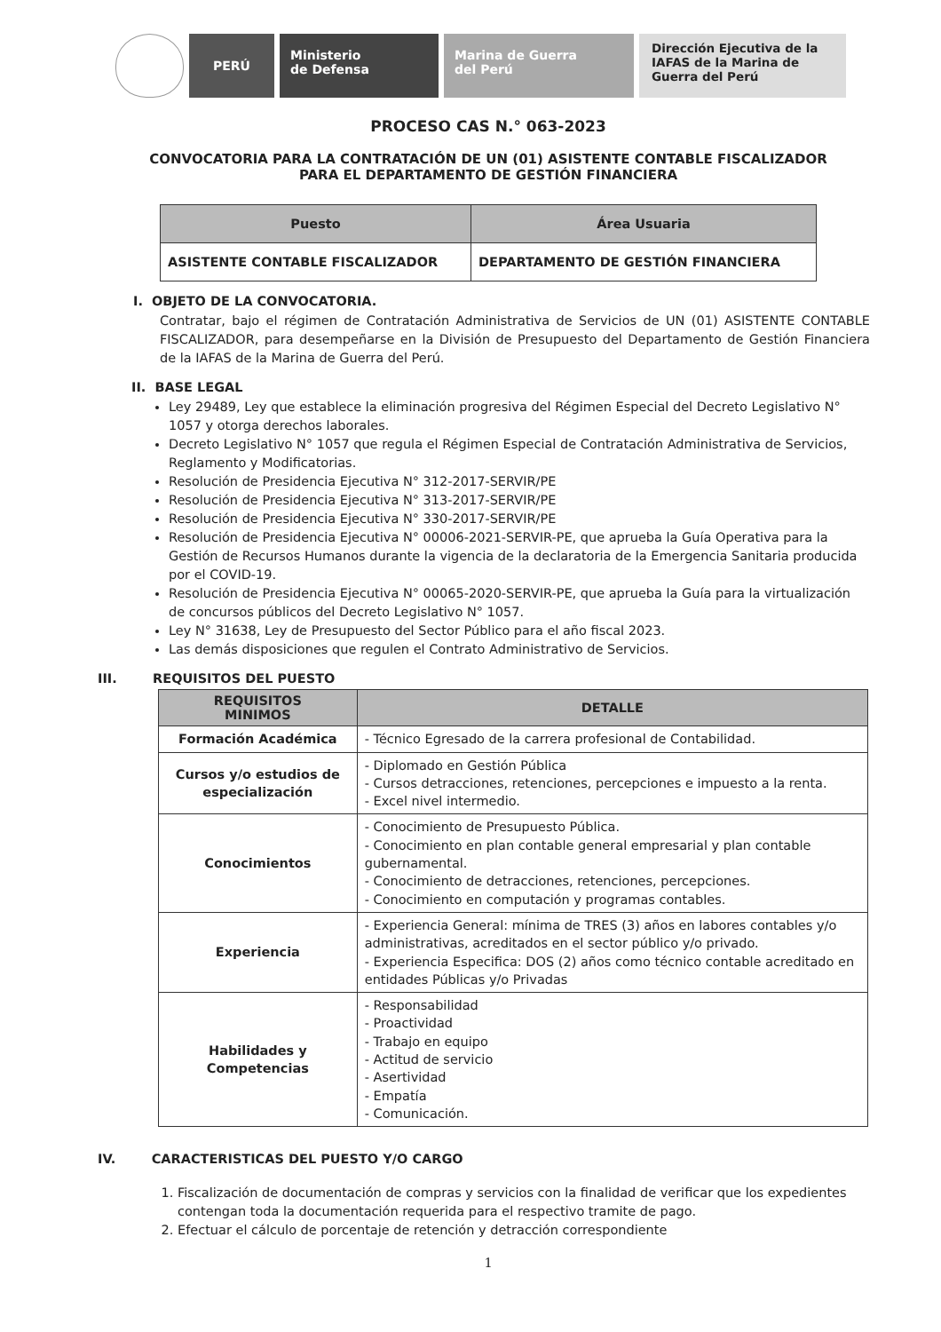PERÚ Ministerio
de Defensa
Marina de Guerra
del Perú
Dirección Ejecutiva de la IAFAS de la Marina de Guerra del Perú
PROCESO CAS N.° 063-2023
CONVOCATORIA PARA LA CONTRATACIÓN DE UN (01) ASISTENTE CONTABLE FISCALIZADOR
PARA EL DEPARTAMENTO DE GESTIÓN FINANCIERA
| Puesto | Área Usuaria |
| --- | --- |
| ASISTENTE CONTABLE FISCALIZADOR | DEPARTAMENTO DE GESTIÓN FINANCIERA |
I. OBJETO DE LA CONVOCATORIA.
Contratar, bajo el régimen de Contratación Administrativa de Servicios de UN (01) ASISTENTE CONTABLE FISCALIZADOR, para desempeñarse en la División de Presupuesto del Departamento de Gestión Financiera de la IAFAS de la Marina de Guerra del Perú.
II. BASE LEGAL
Ley 29489, Ley que establece la eliminación progresiva del Régimen Especial del Decreto Legislativo N° 1057 y otorga derechos laborales.
Decreto Legislativo N° 1057 que regula el Régimen Especial de Contratación Administrativa de Servicios, Reglamento y Modificatorias.
Resolución de Presidencia Ejecutiva N° 312-2017-SERVIR/PE
Resolución de Presidencia Ejecutiva N° 313-2017-SERVIR/PE
Resolución de Presidencia Ejecutiva N° 330-2017-SERVIR/PE
Resolución de Presidencia Ejecutiva N° 00006-2021-SERVIR-PE, que aprueba la Guía Operativa para la Gestión de Recursos Humanos durante la vigencia de la declaratoria de la Emergencia Sanitaria producida por el COVID-19.
Resolución de Presidencia Ejecutiva N° 00065-2020-SERVIR-PE, que aprueba la Guía para la virtualización de concursos públicos del Decreto Legislativo N° 1057.
Ley N° 31638, Ley de Presupuesto del Sector Público para el año fiscal 2023.
Las demás disposiciones que regulen el Contrato Administrativo de Servicios.
III. REQUISITOS DEL PUESTO
| REQUISITOS MINIMOS | DETALLE |
| --- | --- |
| Formación Académica | - Técnico Egresado de la carrera profesional de Contabilidad. |
| Cursos y/o estudios de especialización | - Diplomado en Gestión Pública - Cursos detracciones, retenciones, percepciones e impuesto a la renta. - Excel nivel intermedio. |
| Conocimientos | - Conocimiento de Presupuesto Pública. - Conocimiento en plan contable general empresarial y plan contable gubernamental. - Conocimiento de detracciones, retenciones, percepciones. - Conocimiento en computación y programas contables. |
| Experiencia | - Experiencia General: mínima de TRES (3) años en labores contables y/o administrativas, acreditados en el sector público y/o privado. - Experiencia Especifica: DOS (2) años como técnico contable acreditado en entidades Públicas y/o Privadas |
| Habilidades y Competencias | - Responsabilidad - Proactividad - Trabajo en equipo - Actitud de servicio - Asertividad - Empatía - Comunicación. |
IV. CARACTERISTICAS DEL PUESTO Y/O CARGO
1. Fiscalización de documentación de compras y servicios con la finalidad de verificar que los expedientes contengan toda la documentación requerida para el respectivo tramite de pago.
2. Efectuar el cálculo de porcentaje de retención y detracción correspondiente
1